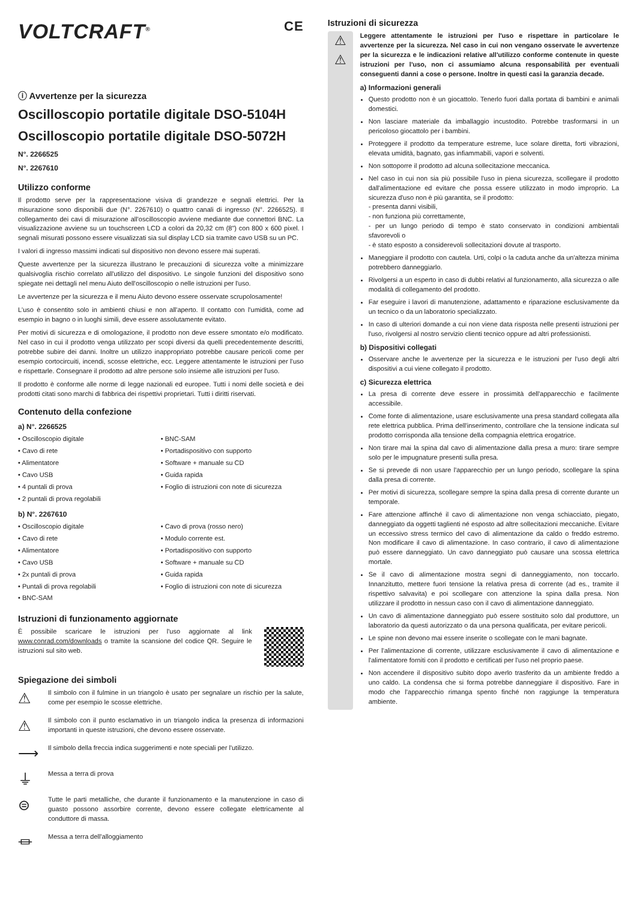VOLTCRAFT<sup>®</sup> CE
ⓘ Avvertenze per la sicurezza
Oscilloscopio portatile digitale DSO-5104H
Oscilloscopio portatile digitale DSO-5072H
N°. 2266525
N°. 2267610
Utilizzo conforme
Il prodotto serve per la rappresentazione visiva di grandezze e segnali elettrici. Per la misurazione sono disponibili due (N°. 2267610) o quattro canali di ingresso (N°. 2266525). Il collegamento dei cavi di misurazione all'oscilloscopio avviene mediante due connettori BNC. La visualizzazione avviene su un touchscreen LCD a colori da 20,32 cm (8") con 800 x 600 pixel. I segnali misurati possono essere visualizzati sia sul display LCD sia tramite cavo USB su un PC.
I valori di ingresso massimi indicati sul dispositivo non devono essere mai superati.
Queste avvertenze per la sicurezza illustrano le precauzioni di sicurezza volte a minimizzare qualsivoglia rischio correlato all'utilizzo del dispositivo. Le singole funzioni del dispositivo sono spiegate nei dettagli nel menu Aiuto dell'oscilloscopio o nelle istruzioni per l'uso.
Le avvertenze per la sicurezza e il menu Aiuto devono essere osservate scrupolosamente!
L'uso è consentito solo in ambienti chiusi e non all'aperto. Il contatto con l'umidità, come ad esempio in bagno o in luoghi simili, deve essere assolutamente evitato.
Per motivi di sicurezza e di omologazione, il prodotto non deve essere smontato e/o modificato. Nel caso in cui il prodotto venga utilizzato per scopi diversi da quelli precedentemente descritti, potrebbe subire dei danni. Inoltre un utilizzo inappropriato potrebbe causare pericoli come per esempio cortocircuiti, incendi, scosse elettriche, ecc. Leggere attentamente le istruzioni per l'uso e rispettarle. Consegnare il prodotto ad altre persone solo insieme alle istruzioni per l'uso.
Il prodotto è conforme alle norme di legge nazionali ed europee. Tutti i nomi delle società e dei prodotti citati sono marchi di fabbrica dei rispettivi proprietari. Tutti i diritti riservati.
Contenuto della confezione
a) N°. 2266525
• Oscilloscopio digitale
• BNC-SAM
• Cavo di rete
• Portadispositivo con supporto
• Alimentatore
• Software + manuale su CD
• Cavo USB
• Guida rapida
• 4 puntali di prova
• Foglio di istruzioni con note di sicurezza
• 2 puntali di prova regolabili
b) N°. 2267610
• Oscilloscopio digitale
• Cavo di prova (rosso nero)
• Cavo di rete
• Modulo corrente est.
• Alimentatore
• Portadispositivo con supporto
• Cavo USB
• Software + manuale su CD
• 2x puntali di prova
• Guida rapida
• Puntali di prova regolabili
• Foglio di istruzioni con note di sicurezza
• BNC-SAM
Istruzioni di funzionamento aggiornate
È possibile scaricare le istruzioni per l'uso aggiornate al link www.conrad.com/downloads o tramite la scansione del codice QR. Seguire le istruzioni sul sito web.
Spiegazione dei simboli
⚠
Il simbolo con il fulmine in un triangolo è usato per segnalare un rischio per la salute, come per esempio le scosse elettriche.
⚠
Il simbolo con il punto esclamativo in un triangolo indica la presenza di informazioni importanti in queste istruzioni, che devono essere osservate.
⟶
Il simbolo della freccia indica suggerimenti e note speciali per l'utilizzo.
⏚
Messa a terra di prova
⊜
Tutte le parti metalliche, che durante il funzionamento e la manutenzione in caso di guasto possono assorbire corrente, devono essere collegate elettricamente al conduttore di massa.
⏛
Messa a terra dell'alloggiamento
Istruzioni di sicurezza
⚠
⚠
Leggere attentamente le istruzioni per l'uso e rispettare in particolare le avvertenze per la sicurezza. Nel caso in cui non vengano osservate le avvertenze per la sicurezza e le indicazioni relative all'utilizzo conforme contenute in queste istruzioni per l'uso, non ci assumiamo alcuna responsabilità per eventuali conseguenti danni a cose o persone. Inoltre in questi casi la garanzia decade.
a) Informazioni generali
Questo prodotto non è un giocattolo. Tenerlo fuori dalla portata di bambini e animali domestici.
Non lasciare materiale da imballaggio incustodito. Potrebbe trasformarsi in un pericoloso giocattolo per i bambini.
Proteggere il prodotto da temperature estreme, luce solare diretta, forti vibrazioni, elevata umidità, bagnato, gas infiammabili, vapori e solventi.
Non sottoporre il prodotto ad alcuna sollecitazione meccanica.
Nel caso in cui non sia più possibile l'uso in piena sicurezza, scollegare il prodotto dall'alimentazione ed evitare che possa essere utilizzato in modo improprio. La sicurezza d'uso non è più garantita, se il prodotto:
- presenta danni visibili,
- non funziona più correttamente,
- per un lungo periodo di tempo è stato conservato in condizioni ambientali sfavorevoli o
- è stato esposto a considerevoli sollecitazioni dovute al trasporto.
Maneggiare il prodotto con cautela. Urti, colpi o la caduta anche da un'altezza minima potrebbero danneggiarlo.
Rivolgersi a un esperto in caso di dubbi relativi al funzionamento, alla sicurezza o alle modalità di collegamento del prodotto.
Far eseguire i lavori di manutenzione, adattamento e riparazione esclusivamente da un tecnico o da un laboratorio specializzato.
In caso di ulteriori domande a cui non viene data risposta nelle presenti istruzioni per l'uso, rivolgersi al nostro servizio clienti tecnico oppure ad altri professionisti.
b) Dispositivi collegati
Osservare anche le avvertenze per la sicurezza e le istruzioni per l'uso degli altri dispositivi a cui viene collegato il prodotto.
c) Sicurezza elettrica
La presa di corrente deve essere in prossimità dell'apparecchio e facilmente accessibile.
Come fonte di alimentazione, usare esclusivamente una presa standard collegata alla rete elettrica pubblica. Prima dell'inserimento, controllare che la tensione indicata sul prodotto corrisponda alla tensione della compagnia elettrica erogatrice.
Non tirare mai la spina dal cavo di alimentazione dalla presa a muro: tirare sempre solo per le impugnature presenti sulla presa.
Se si prevede di non usare l'apparecchio per un lungo periodo, scollegare la spina dalla presa di corrente.
Per motivi di sicurezza, scollegare sempre la spina dalla presa di corrente durante un temporale.
Fare attenzione affinché il cavo di alimentazione non venga schiacciato, piegato, danneggiato da oggetti taglienti né esposto ad altre sollecitazioni meccaniche. Evitare un eccessivo stress termico del cavo di alimentazione da caldo o freddo estremo. Non modificare il cavo di alimentazione. In caso contrario, il cavo di alimentazione può essere danneggiato. Un cavo danneggiato può causare una scossa elettrica mortale.
Se il cavo di alimentazione mostra segni di danneggiamento, non toccarlo. Innanzitutto, mettere fuori tensione la relativa presa di corrente (ad es., tramite il rispettivo salvavita) e poi scollegare con attenzione la spina dalla presa. Non utilizzare il prodotto in nessun caso con il cavo di alimentazione danneggiato.
Un cavo di alimentazione danneggiato può essere sostituito solo dal produttore, un laboratorio da questi autorizzato o da una persona qualificata, per evitare pericoli.
Le spine non devono mai essere inserite o scollegate con le mani bagnate.
Per l'alimentazione di corrente, utilizzare esclusivamente il cavo di alimentazione e l'alimentatore forniti con il prodotto e certificati per l'uso nel proprio paese.
Non accendere il dispositivo subito dopo averlo trasferito da un ambiente freddo a uno caldo. La condensa che si forma potrebbe danneggiare il dispositivo. Fare in modo che l'apparecchio rimanga spento finché non raggiunge la temperatura ambiente.